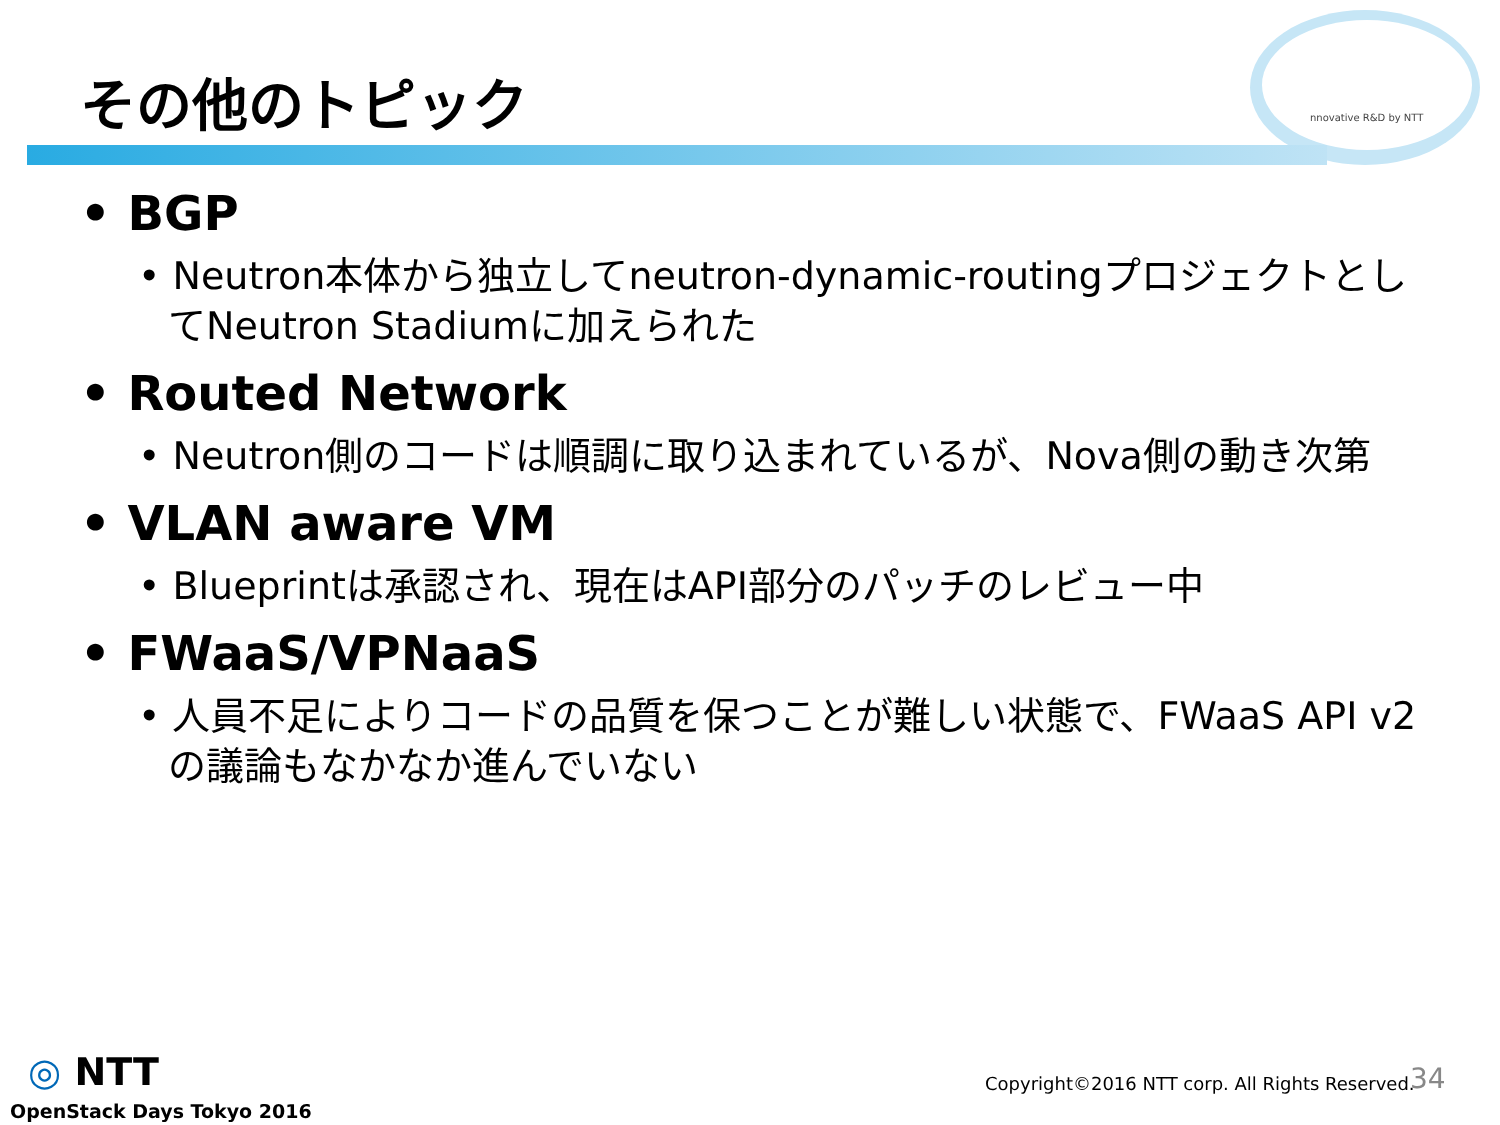その他のトピック nnovative R&D by NTT
• BGP
• Neutron本体から独立してneutron-dynamic-routingプロジェクトとしてNeutron Stadiumに加えられた
• Routed Network
• Neutron側のコードは順調に取り込まれているが、Nova側の動き次第
• VLAN aware VM
• Blueprintは承認され、現在はAPI部分のパッチのレビュー中
• FWaaS/VPNaaS
• 人員不足によりコードの品質を保つことが難しい状態で、FWaaS API v2の議論もなかなか進んでいない
◎ NTT
OpenStack Days Tokyo 2016
Copyright©2016 NTT corp. All Rights Reserved.
34